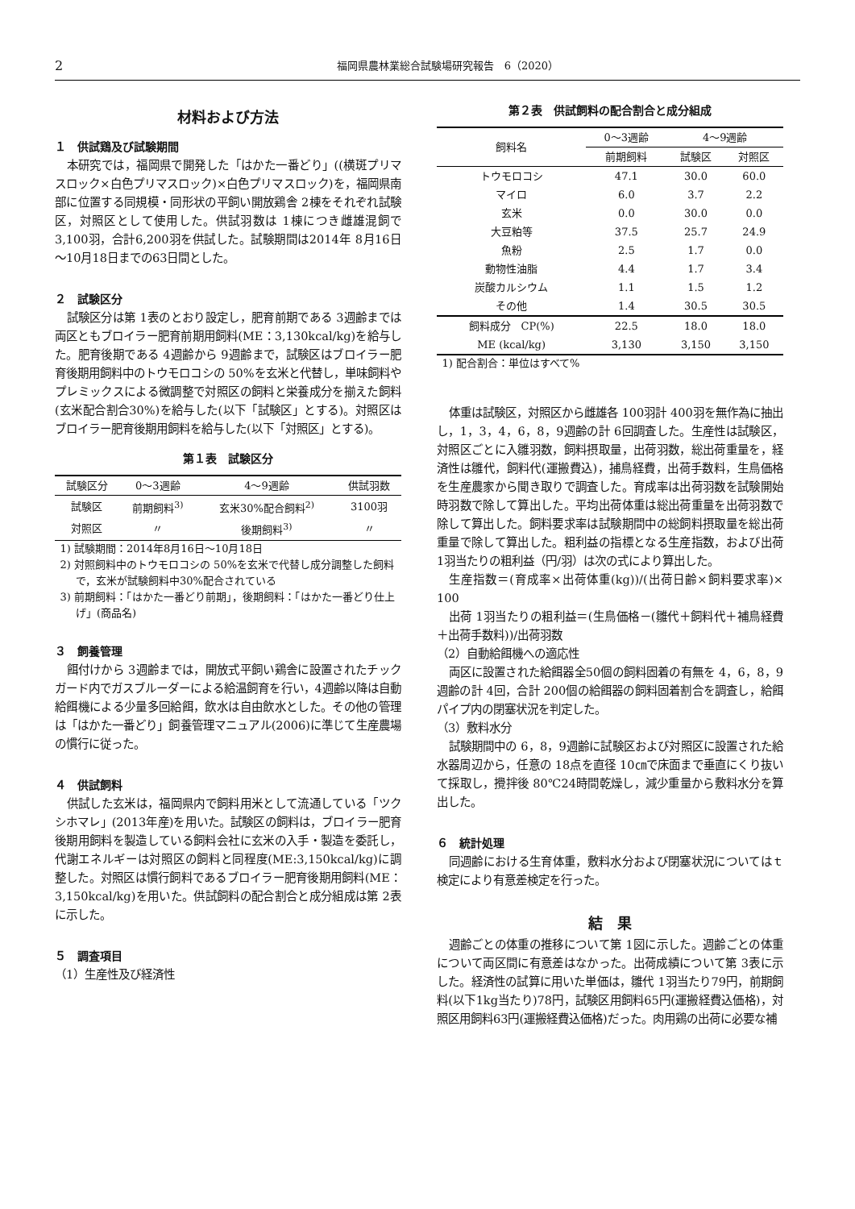2 福岡県農林業総合試験場研究報告　6（2020）
材料および方法
１　供試鶏及び試験期間
本研究では，福岡県で開発した「はかた一番どり」((横斑プリマスロック×白色プリマスロック)×白色プリマスロック)を，福岡県南部に位置する同規模・同形状の平飼い開放鶏舎 2棟をそれぞれ試験区，対照区として使用した。供試羽数は 1棟につき雌雄混飼で3,100羽，合計6,200羽を供試した。試験期間は2014年 8月16日～10月18日までの63日間とした。
２　試験区分
試験区分は第 1表のとおり設定し，肥育前期である 3週齢までは両区ともブロイラー肥育前期用飼料(ME：3,130kcal/kg)を給与した。肥育後期である 4週齢から 9週齢まで，試験区はブロイラー肥育後期用飼料中のトウモロコシの 50%を玄米と代替し，単味飼料やプレミックスによる微調整で対照区の飼料と栄養成分を揃えた飼料(玄米配合割合30%)を給与した(以下「試験区」とする)。対照区はブロイラー肥育後期用飼料を給与した(以下「対照区」とする)。
第１表　試験区分
| 試験区分 | 0～3週齢 | 4～9週齢 | 供試羽数 |
| --- | --- | --- | --- |
| 試験区 | 前期飼料<sup>3)</sup> | 玄米30%配合飼料<sup>2)</sup> | 3100羽 |
| 対照区 | 〃 | 後期飼料<sup>3)</sup> | 〃 |
1) 試験期間：2014年8月16日～10月18日
2) 対照飼料中のトウモロコシの 50%を玄米で代替し成分調整した飼料で，玄米が試験飼料中30%配合されている
3) 前期飼料：「はかた一番どり前期」，後期飼料：「はかた一番どり仕上げ」(商品名)
３　飼養管理
餌付けから 3週齢までは，開放式平飼い鶏舎に設置されたチックガード内でガスブルーダーによる給温飼育を行い，4週齢以降は自動給餌機による少量多回給餌，飲水は自由飲水とした。その他の管理は「はかた一番どり」飼養管理マニュアル(2006)に準じて生産農場の慣行に従った。
４　供試飼料
供試した玄米は，福岡県内で飼料用米として流通している「ツクシホマレ」(2013年産)を用いた。試験区の飼料は，ブロイラー肥育後期用飼料を製造している飼料会社に玄米の入手・製造を委託し，代謝エネルギーは対照区の飼料と同程度(ME:3,150kcal/kg)に調整した。対照区は慣行飼料であるブロイラー肥育後期用飼料(ME：3,150kcal/kg)を用いた。供試飼料の配合割合と成分組成は第 2表に示した。
５　調査項目
（1）生産性及び経済性
第２表　供試飼料の配合割合と成分組成
| 飼料名 | 0～3週齢 | 4～9週齢 | |
| --- | --- | --- | --- |
| | 前期飼料 | 試験区 | 対照区 |
| トウモロコシ | 47.1 | 30.0 | 60.0 |
| マイロ | 6.0 | 3.7 | 2.2 |
| 玄米 | 0.0 | 30.0 | 0.0 |
| 大豆粕等 | 37.5 | 25.7 | 24.9 |
| 魚粉 | 2.5 | 1.7 | 0.0 |
| 動物性油脂 | 4.4 | 1.7 | 3.4 |
| 炭酸カルシウム | 1.1 | 1.5 | 1.2 |
| その他 | 1.4 | 30.5 | 30.5 |
| 飼料成分 CP(%) | 22.5 | 18.0 | 18.0 |
| ME (kcal/kg) | 3,130 | 3,150 | 3,150 |
1) 配合割合：単位はすべて%
体重は試験区，対照区から雌雄各 100羽計 400羽を無作為に抽出し，1，3，4，6，8，9週齢の計 6回調査した。生産性は試験区，対照区ごとに入雛羽数，飼料摂取量，出荷羽数，総出荷重量を，経済性は雛代，飼料代(運搬費込)，捕鳥経費，出荷手数料，生鳥価格を生産農家から聞き取りで調査した。育成率は出荷羽数を試験開始時羽数で除して算出した。平均出荷体重は総出荷重量を出荷羽数で除して算出した。飼料要求率は試験期間中の総飼料摂取量を総出荷重量で除して算出した。粗利益の指標となる生産指数，および出荷 1羽当たりの粗利益（円/羽）は次の式により算出した。
生産指数＝(育成率×出荷体重(kg))/(出荷日齢×飼料要求率)× 100
出荷 1羽当たりの粗利益＝(生鳥価格－(雛代＋飼料代＋補鳥経費＋出荷手数料))/出荷羽数
（2）自動給餌機への適応性
両区に設置された給餌器全50個の飼料固着の有無を 4，6，8，9週齢の計 4回，合計 200個の給餌器の飼料固着割合を調査し，給餌パイプ内の閉塞状況を判定した。
（3）敷料水分
試験期間中の 6，8，9週齢に試験区および対照区に設置された給水器周辺から，任意の 18点を直径 10㎝で床面まで垂直にくり抜いて採取し，攪拌後 80℃24時間乾燥し，減少重量から敷料水分を算出した。
６　統計処理
同週齢における生育体重，敷料水分および閉塞状況についてはｔ検定により有意差検定を行った。
結　果
週齢ごとの体重の推移について第 1図に示した。週齢ごとの体重について両区間に有意差はなかった。出荷成績について第 3表に示した。経済性の試算に用いた単価は，雛代 1羽当たり79円，前期飼料(以下1kg当たり)78円，試験区用飼料65円(運搬経費込価格)，対照区用飼料63円(運搬経費込価格)だった。肉用鶏の出荷に必要な補